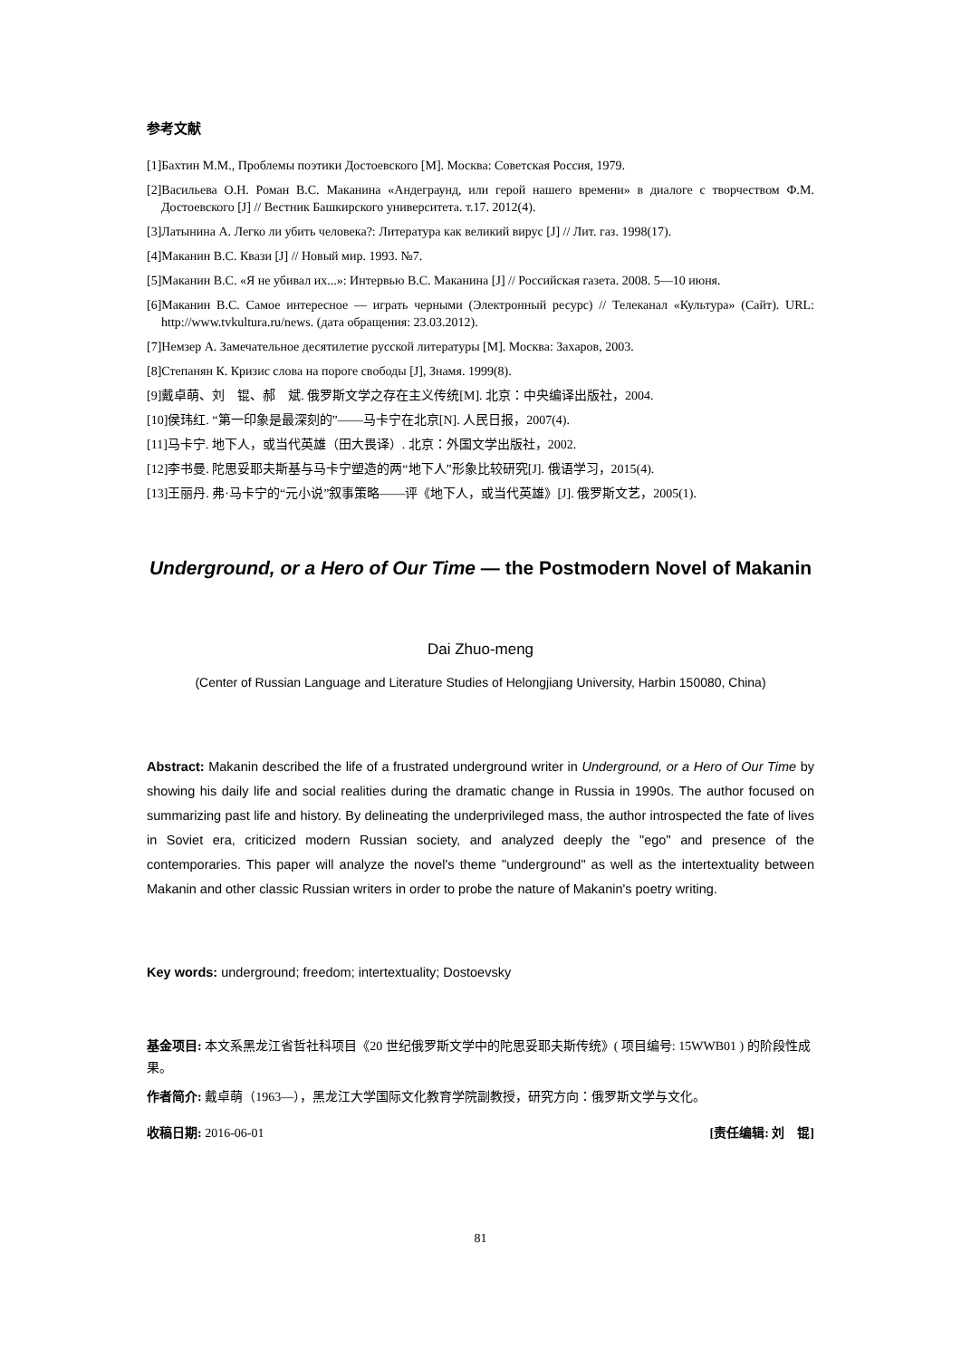参考文献
[1]Бахтин М.М., Проблемы поэтики Достоевского [M]. Москва: Советская Россия, 1979.
[2]Васильева О.Н. Роман В.С. Маканина «Андеграунд, или герой нашего времени» в диалоге с творчеством Ф.М. Достоевского [J] // Вестник Башкирского университета. т.17. 2012(4).
[3]Латынина А. Легко ли убить человека?: Литература как великий вирус [J] // Лит. газ. 1998(17).
[4]Маканин В.С. Квази [J] // Новый мир. 1993. №7.
[5]Маканин В.С. «Я не убивал их...»: Интервью В.С. Маканина [J] // Российская газета. 2008. 5—10 июня.
[6]Маканин В.С. Самое интересное — играть черными (Электронный ресурс) // Телеканал «Культура» (Сайт). URL: http://www.tvkultura.ru/news. (дата обращения: 23.03.2012).
[7]Немзер А. Замечательное десятилетие русской литературы [M]. Москва: Захаров, 2003.
[8]Степанян К. Кризис слова на пороге свободы [J], Знамя. 1999(8).
[9]戴卓萌、刘　锟、郝　斌. 俄罗斯文学之存在主义传统[M]. 北京：中央编译出版社，2004.
[10]侯玮红. “第一印象是最深刻的”——马卡宁在北京[N]. 人民日报，2007(4).
[11]马卡宁. 地下人，或当代英雄（田大畏译）. 北京：外国文学出版社，2002.
[12]李书曼. 陀思妥耶夫斯基与马卡宁塑造的两“地下人”形象比较研究[J]. 俄语学习，2015(4).
[13]王丽丹. 弗·马卡宁的“元小说”叙事策略——评《地下人，或当代英雄》[J]. 俄罗斯文艺，2005(1).
Underground, or a Hero of Our Time — the Postmodern Novel of Makanin
Dai Zhuo-meng
(Center of Russian Language and Literature Studies of Helongjiang University, Harbin 150080, China)
Abstract: Makanin described the life of a frustrated underground writer in Underground, or a Hero of Our Time by showing his daily life and social realities during the dramatic change in Russia in 1990s. The author focused on summarizing past life and history. By delineating the underprivileged mass, the author introspected the fate of lives in Soviet era, criticized modern Russian society, and analyzed deeply the "ego" and presence of the contemporaries. This paper will analyze the novel's theme "underground" as well as the intertextuality between Makanin and other classic Russian writers in order to probe the nature of Makanin's poetry writing.
Key words: underground; freedom; intertextuality; Dostoevsky
基金项目: 本文系黑龙江省哲社科项目《20 世纪俄罗斯文学中的陀思妥耶夫斯传统》( 项目编号: 15WWB01 ) 的阶段性成果。
作者简介: 戴卓萌（1963—），黑龙江大学国际文化教育学院副教授，研究方向：俄罗斯文学与文化。
收稿日期: 2016-06-01 [责任编辑: 刘　锟]
81